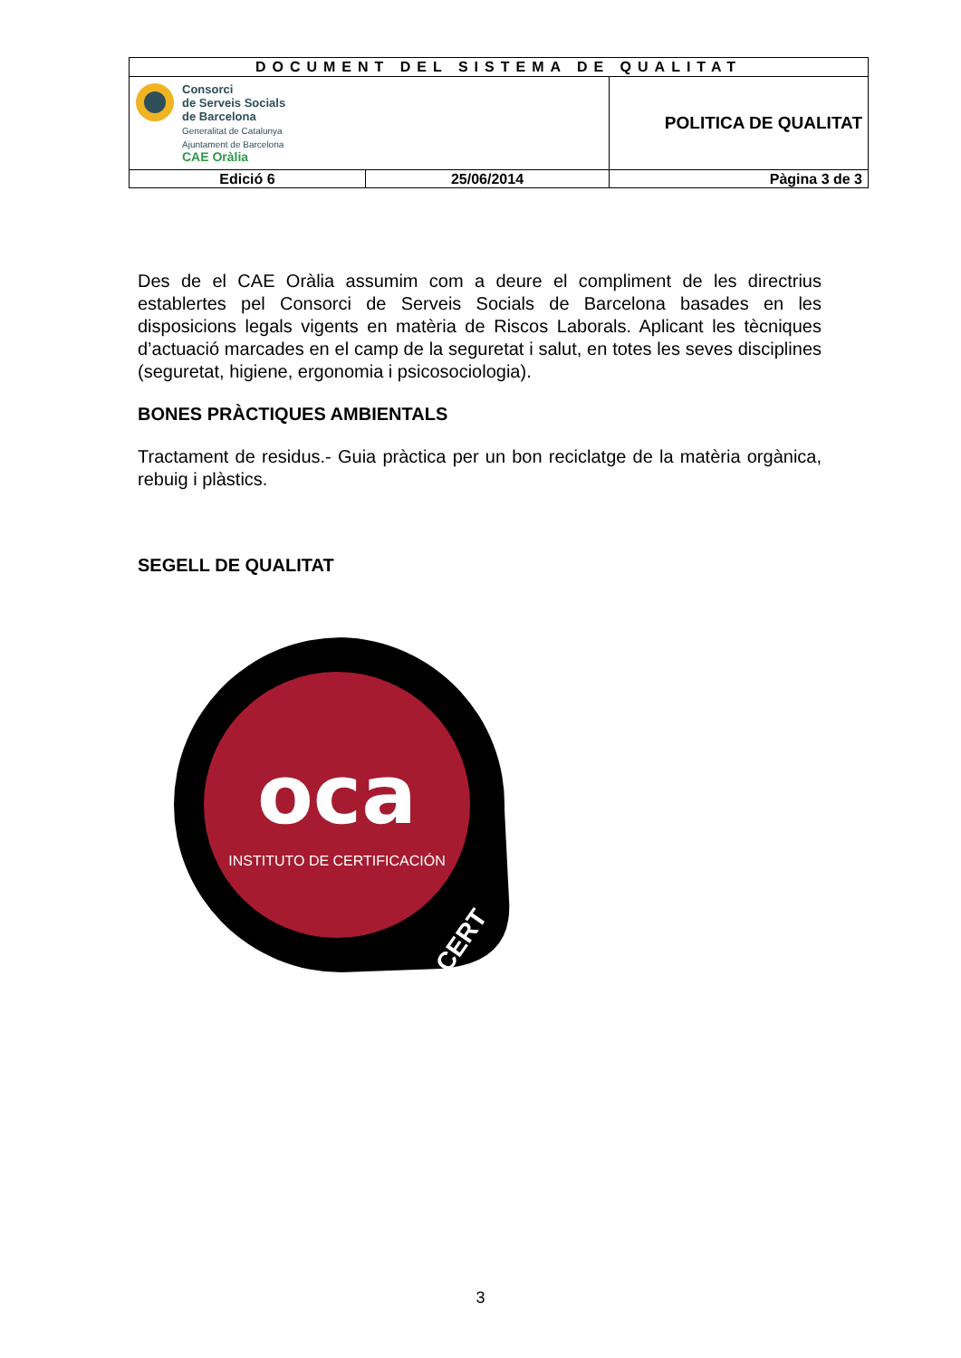| DOCUMENT DEL SISTEMA DE QUALITAT | | |
| Consorci de Serveis Socials de Barcelona Generalitat de Catalunya Ajuntament de Barcelona CAE Oràlia | | POLITICA DE QUALITAT |
| Edició 6 | 25/06/2014 | Pàgina 3 de 3 |
Des de el CAE Oràlia assumim com a deure el compliment de les directrius establertes pel Consorci de Serveis Socials de Barcelona basades en les disposicions legals vigents en matèria de Riscos Laborals. Aplicant les tècniques d’actuació marcades en el camp de la seguretat i salut, en totes les seves disciplines (seguretat, higiene, ergonomia i psicosociologia).
BONES PRÀCTIQUES AMBIENTALS
Tractament de residus.- Guia pràctica per un bon reciclatge de la matèria orgànica, rebuig i plàstics.
SEGELL DE QUALITAT
oca
INSTITUTO DE CERTIFICACIÓN
CERT
3